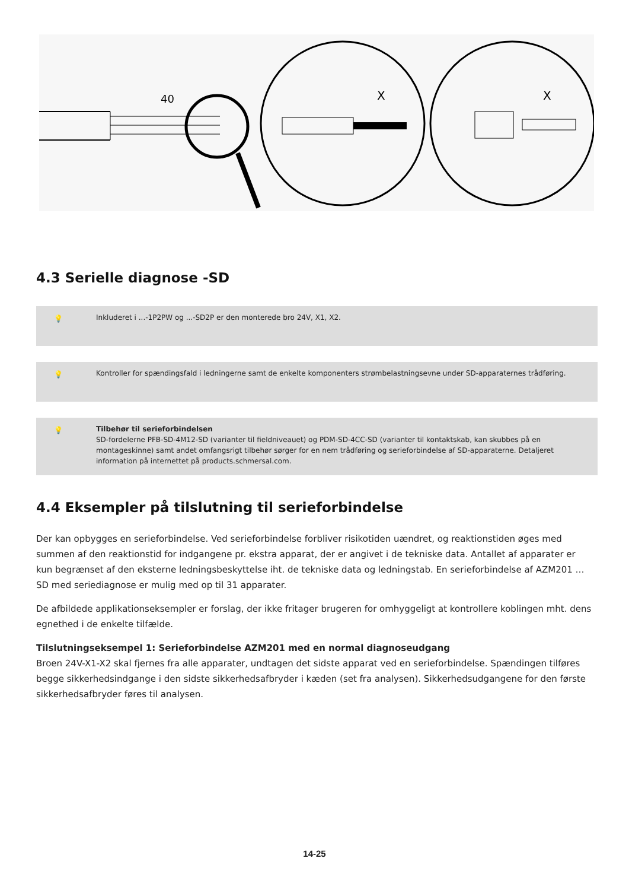40
X
X
4.3 Serielle diagnose -SD
💡 Inkluderet i ...-1P2PW og ...-SD2P er den monterede bro 24V, X1, X2.
💡 Kontroller for spændingsfald i ledningerne samt de enkelte komponenters strømbelastningsevne under SD-apparaternes trådføring.
💡 Tilbehør til serieforbindelsen
SD-fordelerne PFB-SD-4M12-SD (varianter til fieldniveauet) og PDM-SD-4CC-SD (varianter til kontaktskab, kan skubbes på en montageskinne) samt andet omfangsrigt tilbehør sørger for en nem trådføring og serieforbindelse af SD-apparaterne. Detaljeret information på internettet på products.schmersal.com.
4.4 Eksempler på tilslutning til serieforbindelse
Der kan opbygges en serieforbindelse. Ved serieforbindelse forbliver risikotiden uændret, og reaktionstiden øges med summen af den reaktionstid for indgangene pr. ekstra apparat, der er angivet i de tekniske data. Antallet af apparater er kun begrænset af den eksterne ledningsbeskyttelse iht. de tekniske data og ledningstab. En serieforbindelse af AZM201 … SD med seriediagnose er mulig med op til 31 apparater.
De afbildede applikationseksempler er forslag, der ikke fritager brugeren for omhyggeligt at kontrollere koblingen mht. dens egnethed i de enkelte tilfælde.
Tilslutningseksempel 1: Serieforbindelse AZM201 med en normal diagnoseudgang
Broen 24V-X1-X2 skal fjernes fra alle apparater, undtagen det sidste apparat ved en serieforbindelse. Spændingen tilføres begge sikkerhedsindgange i den sidste sikkerhedsafbryder i kæden (set fra analysen). Sikkerhedsudgangene for den første sikkerhedsafbryder føres til analysen.
14-25